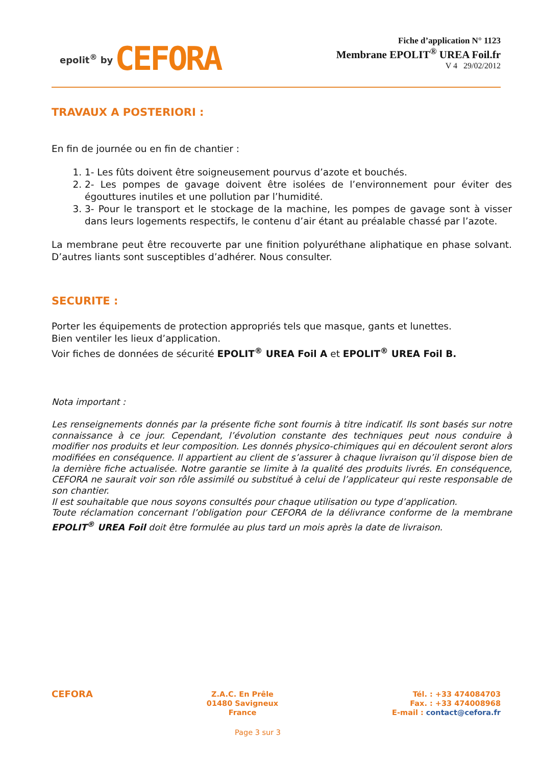epolit<sup>®</sup> by CEFORA
Fiche d’application N° 1123
Membrane EPOLIT<sup>®</sup> UREA Foil.fr
V 4 29/02/2012
TRAVAUX A POSTERIORI :
En fin de journée ou en fin de chantier :
1. 1- Les fûts doivent être soigneusement pourvus d’azote et bouchés.
2. 2- Les pompes de gavage doivent être isolées de l’environnement pour éviter des égouttures inutiles et une pollution par l’humidité.
3. 3- Pour le transport et le stockage de la machine, les pompes de gavage sont à visser dans leurs logements respectifs, le contenu d’air étant au préalable chassé par l’azote.
La membrane peut être recouverte par une finition polyuréthane aliphatique en phase solvant. D’autres liants sont susceptibles d’adhérer. Nous consulter.
SECURITE :
Porter les équipements de protection appropriés tels que masque, gants et lunettes.
Bien ventiler les lieux d’application.
Voir fiches de données de sécurité EPOLIT<sup>®</sup> UREA Foil A et EPOLIT<sup>®</sup> UREA Foil B.
Nota important :
Les renseignements donnés par la présente fiche sont fournis à titre indicatif. Ils sont basés sur notre connaissance à ce jour. Cependant, l’évolution constante des techniques peut nous conduire à modifier nos produits et leur composition. Les donnés physico-chimiques qui en découlent seront alors modifiées en conséquence. Il appartient au client de s’assurer à chaque livraison qu’il dispose bien de la dernière fiche actualisée. Notre garantie se limite à la qualité des produits livrés. En conséquence, CEFORA ne saurait voir son rôle assimilé ou substitué à celui de l’applicateur qui reste responsable de son chantier.
Il est souhaitable que nous soyons consultés pour chaque utilisation ou type d’application.
Toute réclamation concernant l’obligation pour CEFORA de la délivrance conforme de la membrane EPOLIT<sup>®</sup> UREA Foil doit être formulée au plus tard un mois après la date de livraison.
CEFORA
Z.A.C. En Prêle
01480 Savigneux
France
Tél. : +33 474084703
Fax. : +33 474008968
E-mail : contact@cefora.fr
Page 3 sur 3